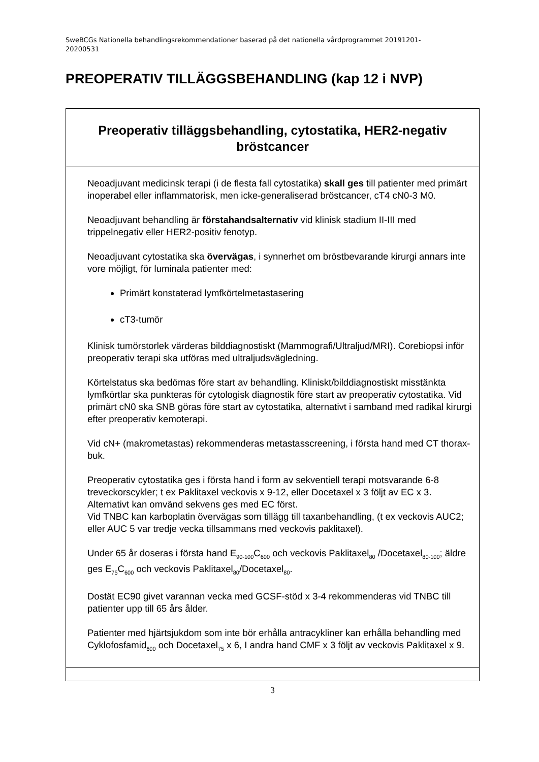SweBCGs Nationella behandlingsrekommendationer baserad på det nationella vårdprogrammet 20191201-
20200531
PREOPERATIV TILLÄGGSBEHANDLING (kap 12 i NVP)
| Preoperativ tilläggsbehandling, cytostatika, HER2-negativ bröstcancer |
| Neoadjuvant medicinsk terapi (i de flesta fall cytostatika) skall ges till patienter med primärt inoperabel eller inflammatorisk, men icke-generaliserad bröstcancer, cT4 cN0-3 M0. Neoadjuvant behandling är förstahandsalternativ vid klinisk stadium II-III med trippelnegativ eller HER2-positiv fenotyp. Neoadjuvant cytostatika ska övervägas , i synnerhet om bröstbevarande kirurgi annars inte vore möjligt, för luminala patienter med: Primärt konstaterad lymfkörtelmetastasering cT3-tumör Klinisk tumörstorlek värderas bilddiagnostiskt (Mammografi/Ultraljud/MRI). Corebiopsi inför preoperativ terapi ska utföras med ultraljudsvägledning. Körtelstatus ska bedömas före start av behandling. Kliniskt/bilddiagnostiskt misstänkta lymfkörtlar ska punkteras för cytologisk diagnostik före start av preoperativ cytostatika. Vid primärt cN0 ska SNB göras före start av cytostatika, alternativt i samband med radikal kirurgi efter preoperativ kemoterapi. Vid cN+ (makrometastas) rekommenderas metastasscreening, i första hand med CT thorax-buk. Preoperativ cytostatika ges i första hand i form av sekventiell terapi motsvarande 6-8 treveckorscykler; t ex Paklitaxel veckovis x 9-12, eller Docetaxel x 3 följt av EC x 3. Alternativt kan omvänd sekvens ges med EC först. Vid TNBC kan karboplatin övervägas som tillägg till taxanbehandling, (t ex veckovis AUC2; eller AUC 5 var tredje vecka tillsammans med veckovis paklitaxel). Under 65 år doseras i första hand E<sub>90-100</sub>C<sub>600</sub> och veckovis Paklitaxel<sub>80</sub> /Docetaxel<sub>80-100</sub>; äldre ges E<sub>75</sub>C<sub>600</sub> och veckovis Paklitaxel<sub>80</sub>/Docetaxel<sub>80</sub>. Dostät EC90 givet varannan vecka med GCSF-stöd x 3-4 rekommenderas vid TNBC till patienter upp till 65 års ålder. Patienter med hjärtsjukdom som inte bör erhålla antracykliner kan erhålla behandling med Cyklofosfamid<sub>600</sub> och Docetaxel<sub>75</sub> x 6, I andra hand CMF x 3 följt av veckovis Paklitaxel x 9. |
3